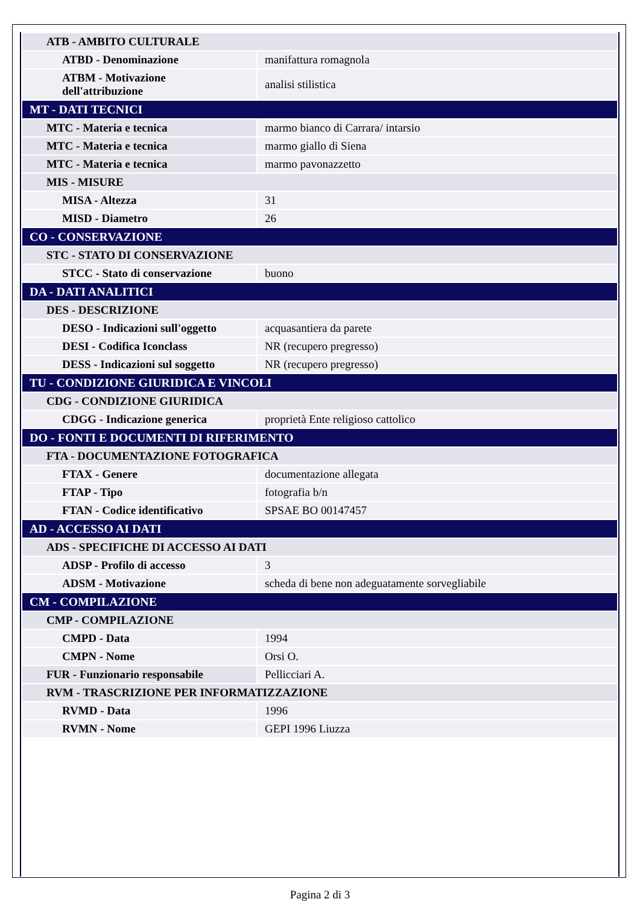| ATB - AMBITO CULTURALE | |
| ATBD - Denominazione | manifattura romagnola |
| ATBM - Motivazione dell'attribuzione | analisi stilistica |
| MT - DATI TECNICI | |
| MTC - Materia e tecnica | marmo bianco di Carrara/ intarsio |
| MTC - Materia e tecnica | marmo giallo di Siena |
| MTC - Materia e tecnica | marmo pavonazzetto |
| MIS - MISURE | |
| MISA - Altezza | 31 |
| MISD - Diametro | 26 |
| CO - CONSERVAZIONE | |
| STC - STATO DI CONSERVAZIONE | |
| STCC - Stato di conservazione | buono |
| DA - DATI ANALITICI | |
| DES - DESCRIZIONE | |
| DESO - Indicazioni sull'oggetto | acquasantiera da parete |
| DESI - Codifica Iconclass | NR (recupero pregresso) |
| DESS - Indicazioni sul soggetto | NR (recupero pregresso) |
| TU - CONDIZIONE GIURIDICA E VINCOLI | |
| CDG - CONDIZIONE GIURIDICA | |
| CDGG - Indicazione generica | proprietà Ente religioso cattolico |
| DO - FONTI E DOCUMENTI DI RIFERIMENTO | |
| FTA - DOCUMENTAZIONE FOTOGRAFICA | |
| FTAX - Genere | documentazione allegata |
| FTAP - Tipo | fotografia b/n |
| FTAN - Codice identificativo | SPSAE BO 00147457 |
| AD - ACCESSO AI DATI | |
| ADS - SPECIFICHE DI ACCESSO AI DATI | |
| ADSP - Profilo di accesso | 3 |
| ADSM - Motivazione | scheda di bene non adeguatamente sorvegliabile |
| CM - COMPILAZIONE | |
| CMP - COMPILAZIONE | |
| CMPD - Data | 1994 |
| CMPN - Nome | Orsi O. |
| FUR - Funzionario responsabile | Pellicciari A. |
| RVM - TRASCRIZIONE PER INFORMATIZZAZIONE | |
| RVMD - Data | 1996 |
| RVMN - Nome | GEPI 1996 Liuzza |
Pagina 2 di 3